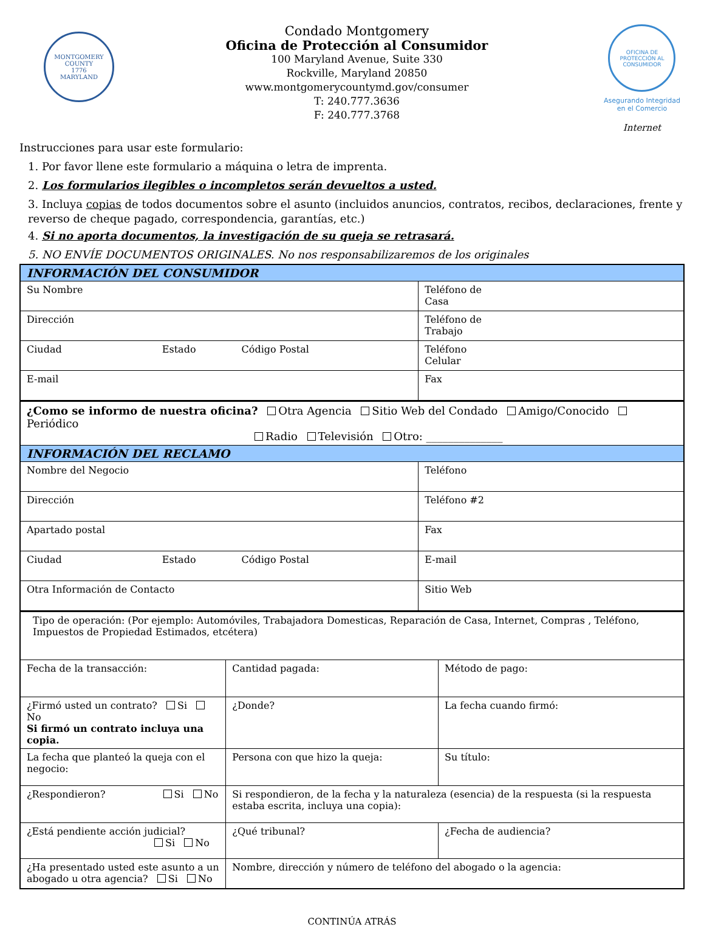MONTGOMERY COUNTY
1776
MARYLAND
Condado Montgomery
Oficina de Protección al Consumidor
100 Maryland Avenue, Suite 330
Rockville, Maryland 20850
www.montgomerycountymd.gov/consumer
T: 240.777.3636
F: 240.777.3768
OFICINA DE PROTECCIÓN AL CONSUMIDOR
Asegurando Integridad
en el Comercio
Internet
Instrucciones para usar este formulario:
1. Por favor llene este formulario a máquina o letra de imprenta.
2. Los formularios ilegibles o incompletos serán devueltos a usted.
3. Incluya copias de todos documentos sobre el asunto (incluidos anuncios, contratos, recibos, declaraciones, frente y reverso de cheque pagado, correspondencia, garantías, etc.)
4. Si no aporta documentos, la investigación de su queja se retrasará.
5. NO ENVÍE DOCUMENTOS ORIGINALES. No nos responsabilizaremos de los originales
| INFORMACIÓN DEL CONSUMIDOR | |
| Su Nombre | Teléfono de Casa |
| Dirección | Teléfono de Trabajo |
| Ciudad Estado Código Postal | Teléfono Celular |
| E-mail | Fax |
| ¿Como se informo de nuestra oficina? Otra Agencia Sitio Web del Condado Amigo/Conocido Periódico Radio Televisión Otro: ______________ | |
| INFORMACIÓN DEL RECLAMO | |
| Nombre del Negocio | Teléfono |
| Dirección | Teléfono #2 |
| Apartado postal | Fax |
| Ciudad Estado Código Postal | E-mail |
| Otra Información de Contacto | Sitio Web |
| Tipo de operación: (Por ejemplo: Automóviles, Trabajadora Domesticas, Reparación de Casa, Internet, Compras , Teléfono, Impuestos de Propiedad Estimados, etcétera) | | |
| Fecha de la transacción: | Cantidad pagada: | Método de pago: |
| ¿Firmó usted un contrato? Si No Si firmó un contrato incluya una copia. | ¿Donde? | La fecha cuando firmó: |
| La fecha que planteó la queja con el negocio: | Persona con que hizo la queja: | Su título: |
| ¿Respondieron? Si No | Si respondieron, de la fecha y la naturaleza (esencia) de la respuesta (si la respuesta estaba escrita, incluya una copia): | |
| ¿Está pendiente acción judicial? Si No | ¿Qué tribunal? | ¿Fecha de audiencia? |
| ¿Ha presentado usted este asunto a un abogado u otra agencia? Si No | Nombre, dirección y número de teléfono del abogado o la agencia: | |
CONTINÚA ATRÁS